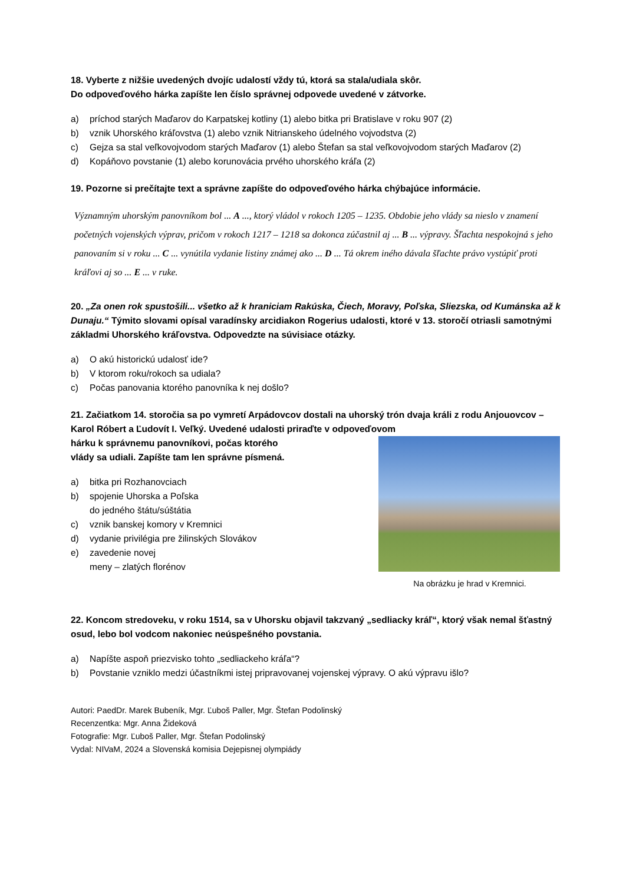18. Vyberte z nižšie uvedených dvojíc udalostí vždy tú, ktorá sa stala/udiala skôr.
Do odpoveďového hárka zapíšte len číslo správnej odpovede uvedené v zátvorke.
a) príchod starých Maďarov do Karpatskej kotliny (1) alebo bitka pri Bratislave v roku 907 (2)
b) vznik Uhorského kráľovstva (1) alebo vznik Nitrianskeho údelného vojvodstva (2)
c) Gejza sa stal veľkovojvodom starých Maďarov (1) alebo Štefan sa stal veľkovojvodom starých Maďarov (2)
d) Kopáňovo povstanie (1) alebo korunovácia prvého uhorského kráľa (2)
19. Pozorne si prečítajte text a správne zapíšte do odpoveďového hárka chýbajúce informácie.
Významným uhorským panovníkom bol ... A ..., ktorý vládol v rokoch 1205 – 1235. Obdobie jeho vlády sa nieslo v znamení početných vojenských výprav, pričom v rokoch 1217 – 1218 sa dokonca zúčastnil aj ... B ... výpravy. Šľachta nespokojná s jeho panovaním si v roku ... C ... vynútila vydanie listiny známej ako ... D ... Tá okrem iného dávala šľachte právo vystúpiť proti kráľovi aj so ... E ... v ruke.
20. „Za onen rok spustošili... všetko až k hraniciam Rakúska, Čiech, Moravy, Poľska, Sliezska, od Kumánska až k Dunaju.“ Týmito slovami opísal varadínsky arcidiakon Rogerius udalosti, ktoré v 13. storočí otriasli samotnými základmi Uhorského kráľovstva. Odpovedzte na súvisiace otázky.
a) O akú historickú udalosť ide?
b) V ktorom roku/rokoch sa udiala?
c) Počas panovania ktorého panovníka k nej došlo?
21. Začiatkom 14. storočia sa po vymretí Arpádovcov dostali na uhorský trón dvaja králi z rodu Anjouovcov – Karol Róbert a Ľudovít I. Veľký. Uvedené udalosti priraďte v odpoveďovom
Na obrázku je hrad v Kremnici.
hárku k správnemu panovníkovi, počas ktorého
vlády sa udiali. Zapíšte tam len správne písmená.
a) bitka pri Rozhanovciach
b) spojenie Uhorska a Poľska
do jedného štátu/súštátia
c) vznik banskej komory v Kremnici
d) vydanie privilégia pre žilinských Slovákov
e) zavedenie novej
meny – zlatých florénov
22. Koncom stredoveku, v roku 1514, sa v Uhorsku objavil takzvaný „sedliacky kráľ“, ktorý však nemal šťastný osud, lebo bol vodcom nakoniec neúspešného povstania.
a) Napíšte aspoň priezvisko tohto „sedliackeho kráľa“?
b) Povstanie vzniklo medzi účastníkmi istej pripravovanej vojenskej výpravy. O akú výpravu išlo?
Autori: PaedDr. Marek Bubeník, Mgr. Ľuboš Paller, Mgr. Štefan Podolinský
Recenzentka: Mgr. Anna Žideková
Fotografie: Mgr. Ľuboš Paller, Mgr. Štefan Podolinský
Vydal: NIVaM, 2024 a Slovenská komisia Dejepisnej olympiády